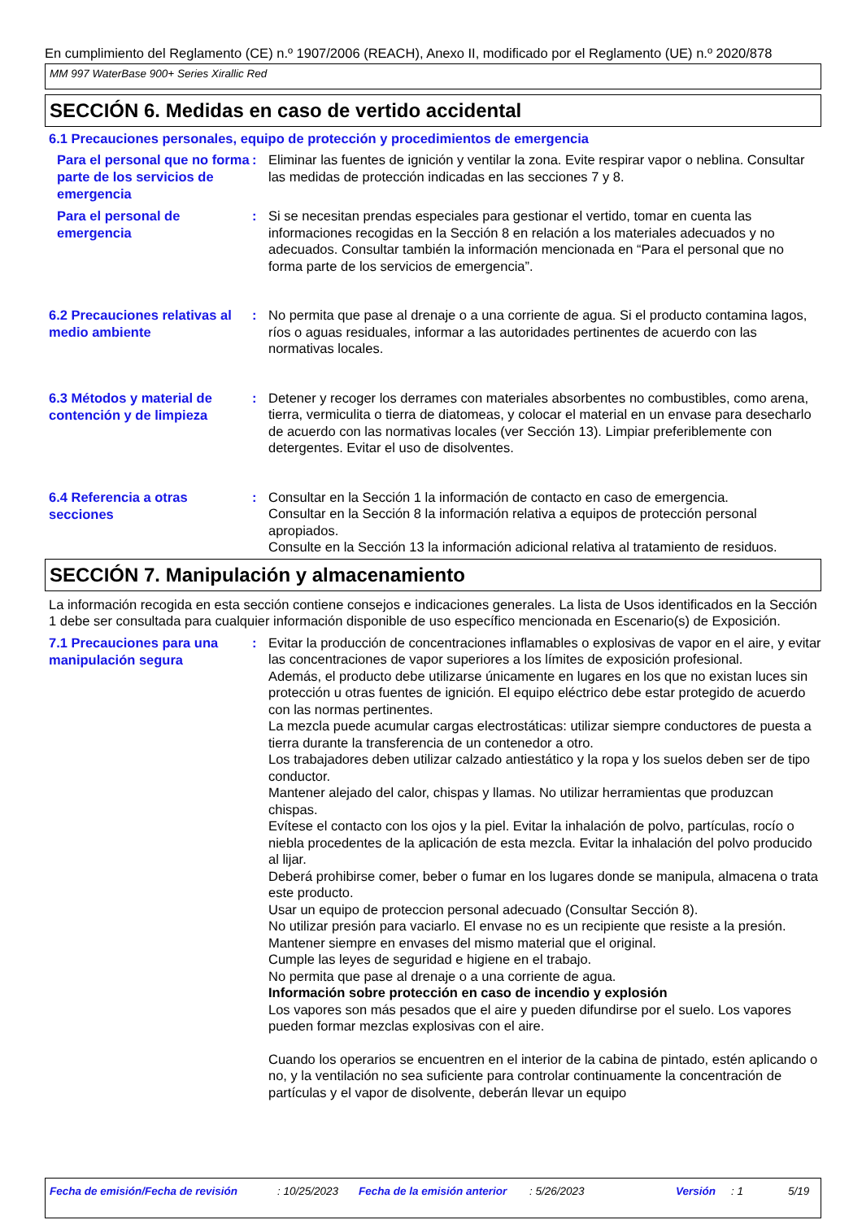En cumplimiento del Reglamento (CE) n.º 1907/2006 (REACH), Anexo II, modificado por el Reglamento (UE) n.º 2020/878
MM 997 WaterBase 900+ Series Xirallic Red
SECCIÓN 6. Medidas en caso de vertido accidental
6.1 Precauciones personales, equipo de protección y procedimientos de emergencia
Para el personal que no forma parte de los servicios de emergencia
: Eliminar las fuentes de ignición y ventilar la zona. Evite respirar vapor o neblina. Consultar las medidas de protección indicadas en las secciones 7 y 8.
Para el personal de emergencia
: Si se necesitan prendas especiales para gestionar el vertido, tomar en cuenta las informaciones recogidas en la Sección 8 en relación a los materiales adecuados y no adecuados. Consultar también la información mencionada en “Para el personal que no forma parte de los servicios de emergencia”.
6.2 Precauciones relativas al medio ambiente
: No permita que pase al drenaje o a una corriente de agua. Si el producto contamina lagos, ríos o aguas residuales, informar a las autoridades pertinentes de acuerdo con las normativas locales.
6.3 Métodos y material de contención y de limpieza
: Detener y recoger los derrames con materiales absorbentes no combustibles, como arena, tierra, vermiculita o tierra de diatomeas, y colocar el material en un envase para desecharlo de acuerdo con las normativas locales (ver Sección 13). Limpiar preferiblemente con detergentes. Evitar el uso de disolventes.
6.4 Referencia a otras secciones
: Consultar en la Sección 1 la información de contacto en caso de emergencia.
Consultar en la Sección 8 la información relativa a equipos de protección personal apropiados.
Consulte en la Sección 13 la información adicional relativa al tratamiento de residuos.
SECCIÓN 7. Manipulación y almacenamiento
La información recogida en esta sección contiene consejos e indicaciones generales. La lista de Usos identificados en la Sección 1 debe ser consultada para cualquier información disponible de uso específico mencionada en Escenario(s) de Exposición.
7.1 Precauciones para una manipulación segura
: Evitar la producción de concentraciones inflamables o explosivas de vapor en el aire, y evitar las concentraciones de vapor superiores a los límites de exposición profesional.
Además, el producto debe utilizarse únicamente en lugares en los que no existan luces sin protección u otras fuentes de ignición. El equipo eléctrico debe estar protegido de acuerdo con las normas pertinentes.
La mezcla puede acumular cargas electrostáticas: utilizar siempre conductores de puesta a tierra durante la transferencia de un contenedor a otro.
Los trabajadores deben utilizar calzado antiestático y la ropa y los suelos deben ser de tipo conductor.
Mantener alejado del calor, chispas y llamas. No utilizar herramientas que produzcan chispas.
Evítese el contacto con los ojos y la piel. Evitar la inhalación de polvo, partículas, rocío o niebla procedentes de la aplicación de esta mezcla. Evitar la inhalación del polvo producido al lijar.
Deberá prohibirse comer, beber o fumar en los lugares donde se manipula, almacena o trata este producto.
Usar un equipo de proteccion personal adecuado (Consultar Sección 8).
No utilizar presión para vaciarlo. El envase no es un recipiente que resiste a la presión.
Mantener siempre en envases del mismo material que el original.
Cumple las leyes de seguridad e higiene en el trabajo.
No permita que pase al drenaje o a una corriente de agua.
Información sobre protección en caso de incendio y explosión
Los vapores son más pesados que el aire y pueden difundirse por el suelo. Los vapores pueden formar mezclas explosivas con el aire.
Cuando los operarios se encuentren en el interior de la cabina de pintado, estén aplicando o no, y la ventilación no sea suficiente para controlar continuamente la concentración de partículas y el vapor de disolvente, deberán llevar un equipo
Fecha de emisión/Fecha de revisión: 10/25/2023 Fecha de la emisión anterior: 5/26/2023 Versión: 1 5/19